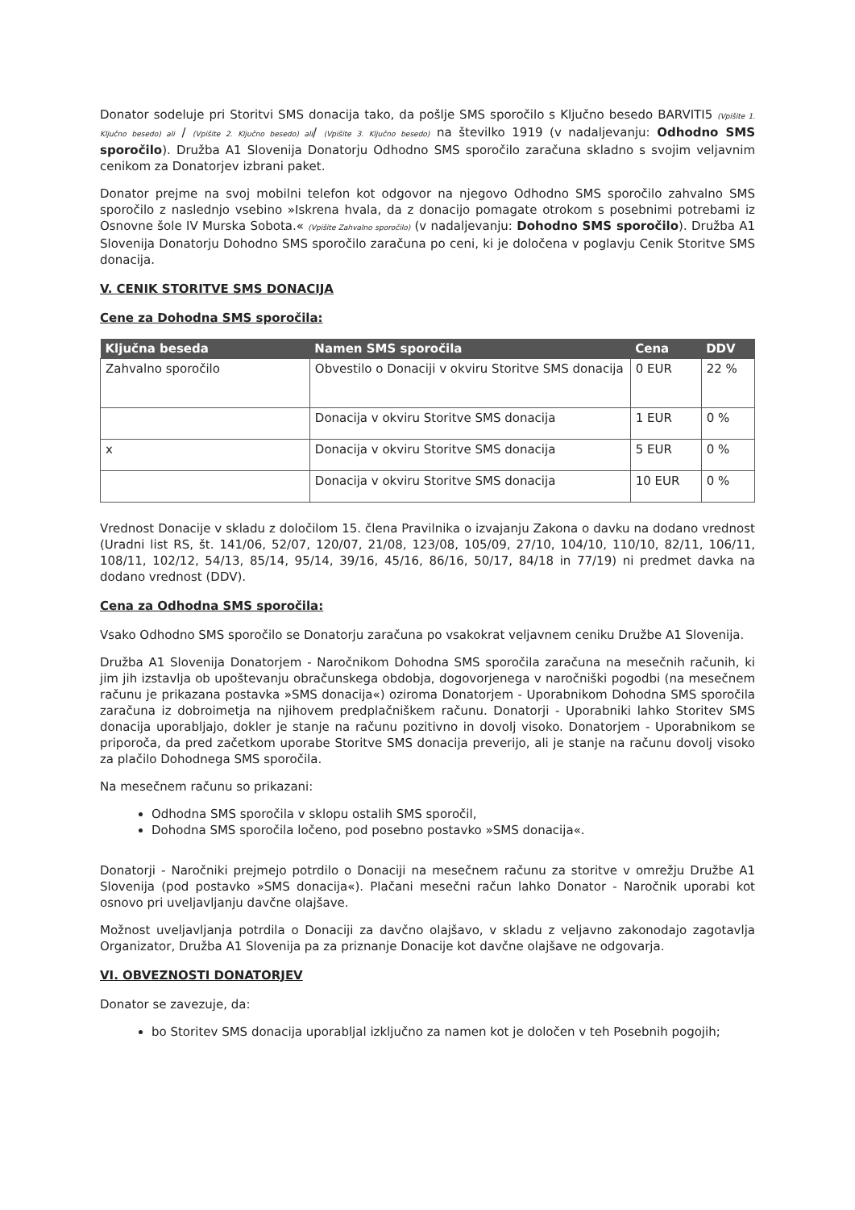Donator sodeluje pri Storitvi SMS donacija tako, da pošlje SMS sporočilo s Ključno besedo BARVITI5 (Vpišite 1. Ključno besedo) ali / (Vpišite 2. Ključno besedo) ali/ (Vpišite 3. Ključno besedo) na številko 1919 (v nadaljevanju: Odhodno SMS sporočilo). Družba A1 Slovenija Donatorju Odhodno SMS sporočilo zaračuna skladno s svojim veljavnim cenikom za Donatorjev izbrani paket.
Donator prejme na svoj mobilni telefon kot odgovor na njegovo Odhodno SMS sporočilo zahvalno SMS sporočilo z naslednjo vsebino »Iskrena hvala, da z donacijo pomagate otrokom s posebnimi potrebami iz Osnovne šole IV Murska Sobota.« (Vpišite Zahvalno sporočilo) (v nadaljevanju: Dohodno SMS sporočilo). Družba A1 Slovenija Donatorju Dohodno SMS sporočilo zaračuna po ceni, ki je določena v poglavju Cenik Storitve SMS donacija.
V. CENIK STORITVE SMS DONACIJA
Cene za Dohodna SMS sporočila:
| Ključna beseda | Namen SMS sporočila | Cena | DDV |
| --- | --- | --- | --- |
| Zahvalno sporočilo | Obvestilo o Donaciji v okviru Storitve SMS donacija | 0 EUR | 22 % |
| | Donacija v okviru Storitve SMS donacija | 1 EUR | 0 % |
| x | Donacija v okviru Storitve SMS donacija | 5 EUR | 0 % |
| | Donacija v okviru Storitve SMS donacija | 10 EUR | 0 % |
Vrednost Donacije v skladu z določilom 15. člena Pravilnika o izvajanju Zakona o davku na dodano vrednost (Uradni list RS, št. 141/06, 52/07, 120/07, 21/08, 123/08, 105/09, 27/10, 104/10, 110/10, 82/11, 106/11, 108/11, 102/12, 54/13, 85/14, 95/14, 39/16, 45/16, 86/16, 50/17, 84/18 in 77/19) ni predmet davka na dodano vrednost (DDV).
Cena za Odhodna SMS sporočila:
Vsako Odhodno SMS sporočilo se Donatorju zaračuna po vsakokrat veljavnem ceniku Družbe A1 Slovenija.
Družba A1 Slovenija Donatorjem - Naročnikom Dohodna SMS sporočila zaračuna na mesečnih računih, ki jim jih izstavlja ob upoštevanju obračunskega obdobja, dogovorjenega v naročniški pogodbi (na mesečnem računu je prikazana postavka »SMS donacija«) oziroma Donatorjem - Uporabnikom Dohodna SMS sporočila zaračuna iz dobroimetja na njihovem predplačniškem računu. Donatorji - Uporabniki lahko Storitev SMS donacija uporabljajo, dokler je stanje na računu pozitivno in dovolj visoko. Donatorjem - Uporabnikom se priporoča, da pred začetkom uporabe Storitve SMS donacija preverijo, ali je stanje na računu dovolj visoko za plačilo Dohodnega SMS sporočila.
Na mesečnem računu so prikazani:
Odhodna SMS sporočila v sklopu ostalih SMS sporočil,
Dohodna SMS sporočila ločeno, pod posebno postavko »SMS donacija«.
Donatorji - Naročniki prejmejo potrdilo o Donaciji na mesečnem računu za storitve v omrežju Družbe A1 Slovenija (pod postavko »SMS donacija«). Plačani mesečni račun lahko Donator - Naročnik uporabi kot osnovo pri uveljavljanju davčne olajšave.
Možnost uveljavljanja potrdila o Donaciji za davčno olajšavo, v skladu z veljavno zakonodajo zagotavlja Organizator, Družba A1 Slovenija pa za priznanje Donacije kot davčne olajšave ne odgovarja.
VI. OBVEZNOSTI DONATORJEV
Donator se zavezuje, da:
bo Storitev SMS donacija uporabljal izključno za namen kot je določen v teh Posebnih pogojih;